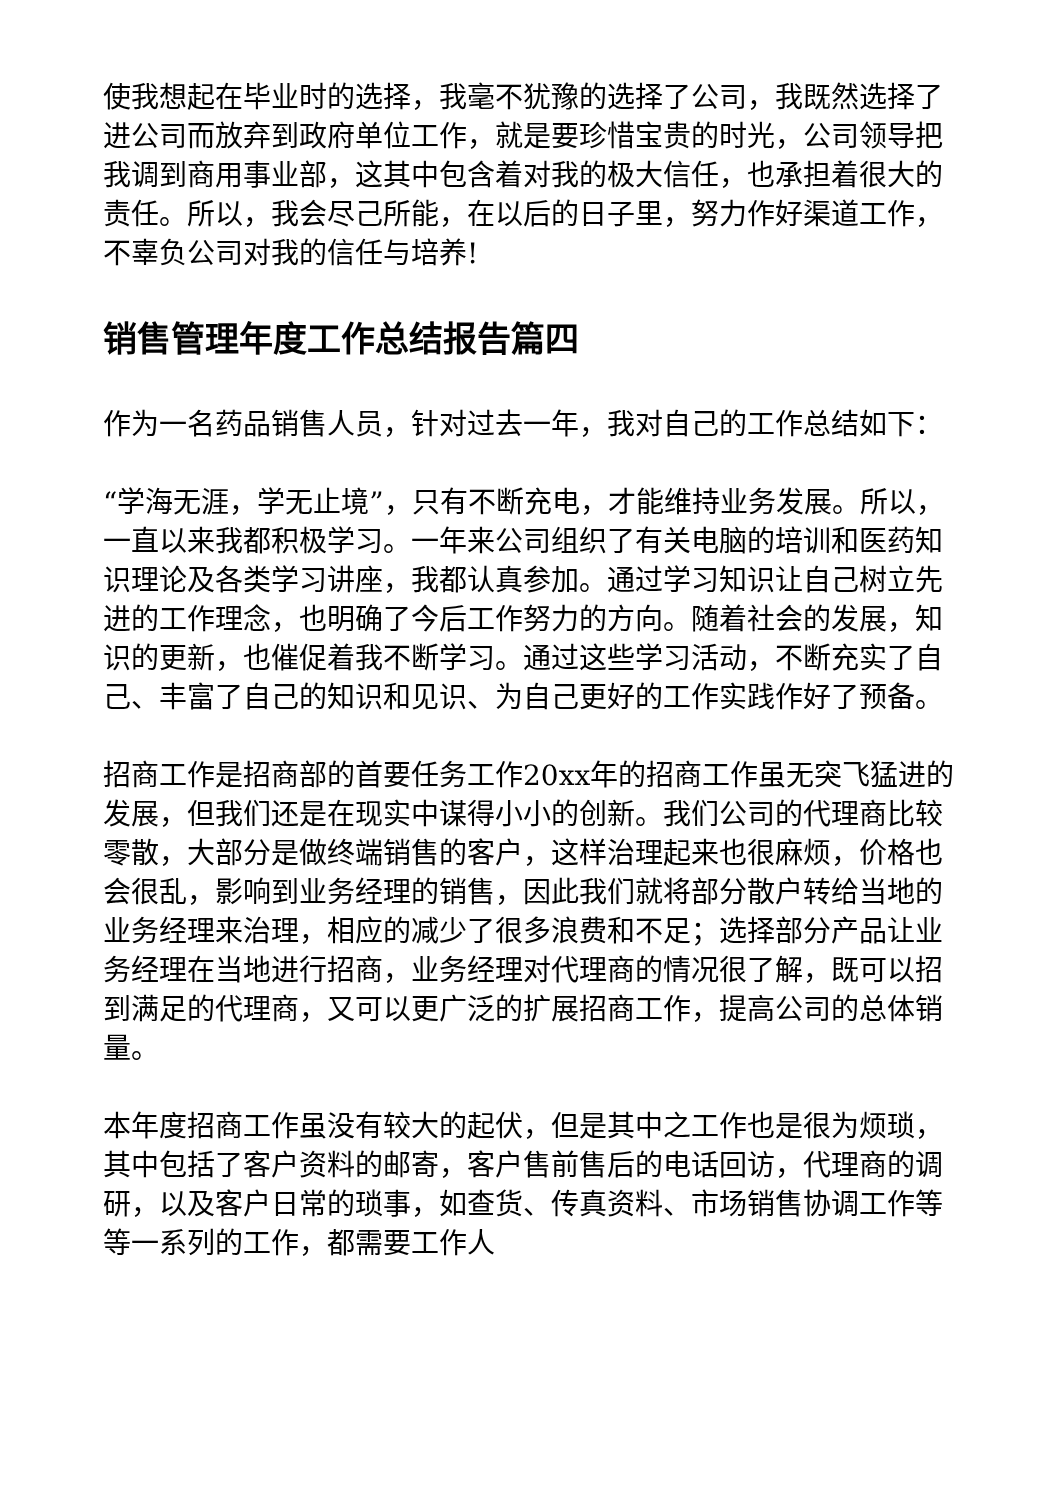使我想起在毕业时的选择，我毫不犹豫的选择了公司，我既然选择了进公司而放弃到政府单位工作，就是要珍惜宝贵的时光，公司领导把我调到商用事业部，这其中包含着对我的极大信任，也承担着很大的责任。所以，我会尽己所能，在以后的日子里，努力作好渠道工作，不辜负公司对我的信任与培养!
销售管理年度工作总结报告篇四
作为一名药品销售人员，针对过去一年，我对自己的工作总结如下：
“学海无涯，学无止境”，只有不断充电，才能维持业务发展。所以，一直以来我都积极学习。一年来公司组织了有关电脑的培训和医药知识理论及各类学习讲座，我都认真参加。通过学习知识让自己树立先进的工作理念，也明确了今后工作努力的方向。随着社会的发展，知识的更新，也催促着我不断学习。通过这些学习活动，不断充实了自己、丰富了自己的知识和见识、为自己更好的工作实践作好了预备。
招商工作是招商部的首要任务工作20xx年的招商工作虽无突飞猛进的发展，但我们还是在现实中谋得小小的创新。我们公司的代理商比较零散，大部分是做终端销售的客户，这样治理起来也很麻烦，价格也会很乱，影响到业务经理的销售，因此我们就将部分散户转给当地的业务经理来治理，相应的减少了很多浪费和不足；选择部分产品让业务经理在当地进行招商，业务经理对代理商的情况很了解，既可以招到满足的代理商，又可以更广泛的扩展招商工作，提高公司的总体销量。
本年度招商工作虽没有较大的起伏，但是其中之工作也是很为烦琐，其中包括了客户资料的邮寄，客户售前售后的电话回访，代理商的调研，以及客户日常的琐事，如查货、传真资料、市场销售协调工作等等一系列的工作，都需要工作人